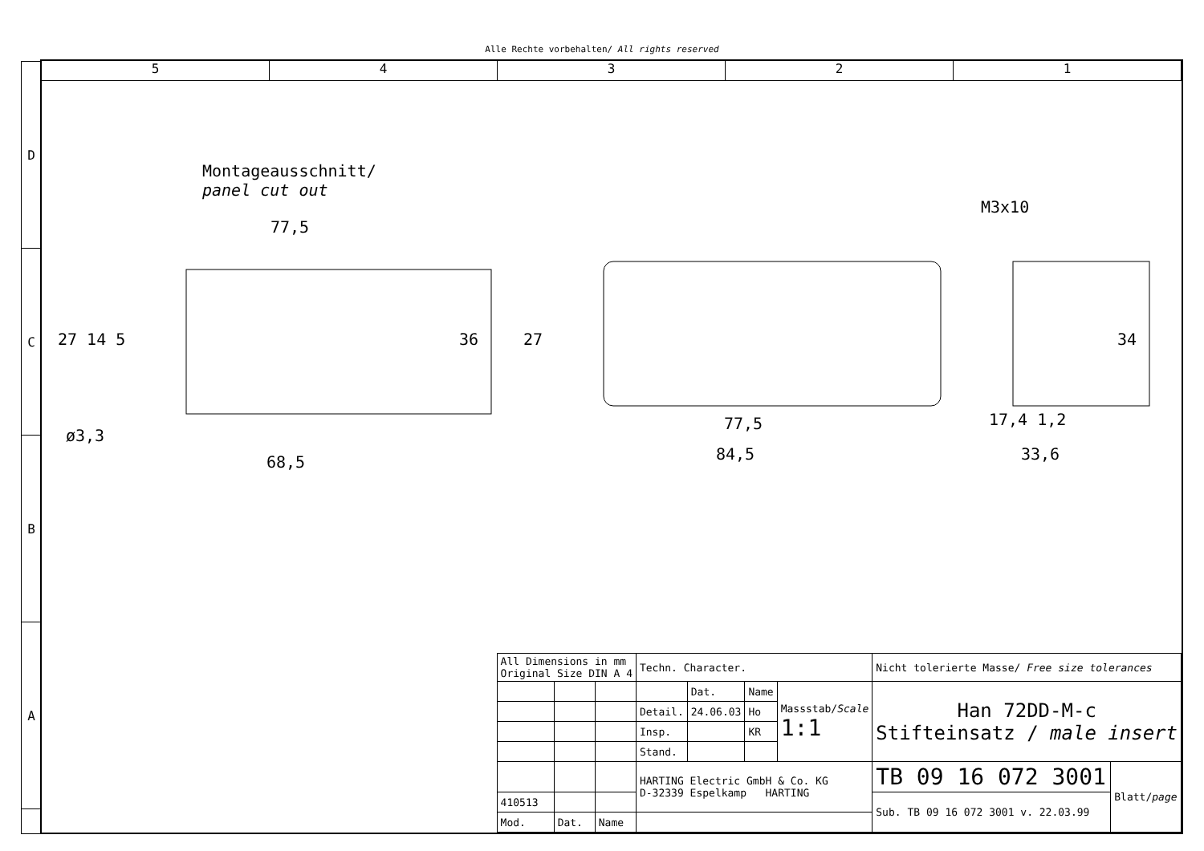Alle Rechte vorbehalten/ All rights reserved
D
C
B
A
5 4 3 2 1
Montageausschnitt/
panel cut out
77,5
27 14 5 36
ø3,3
68,5
27
77,5
84,5
M3x10
34
17,4 1,2
33,6
| All Dimensions in mm Original Size DIN A 4 | | | Techn. Character. | | | | Nicht tolerierte Masse/ Free size tolerances | |
| | | | | Dat. | Name | Massstab/ Scale 1:1 | Han 72DD-M-c Stifteinsatz / male insert | |
| | | | Detail. | 24.06.03 | Ho | | | |
| | | | Insp. | | KR | | | |
| | | | Stand. | | | | | |
| | | | HARTING Electric GmbH & Co. KG D-32339 Espelkamp HARTING | | | | TB 09 16 072 3001 | Blatt/ page |
| 410513 | | | | | | | Sub. TB 09 16 072 3001 v. 22.03.99 | |
| Mod. | Dat. | Name | | | | | | |